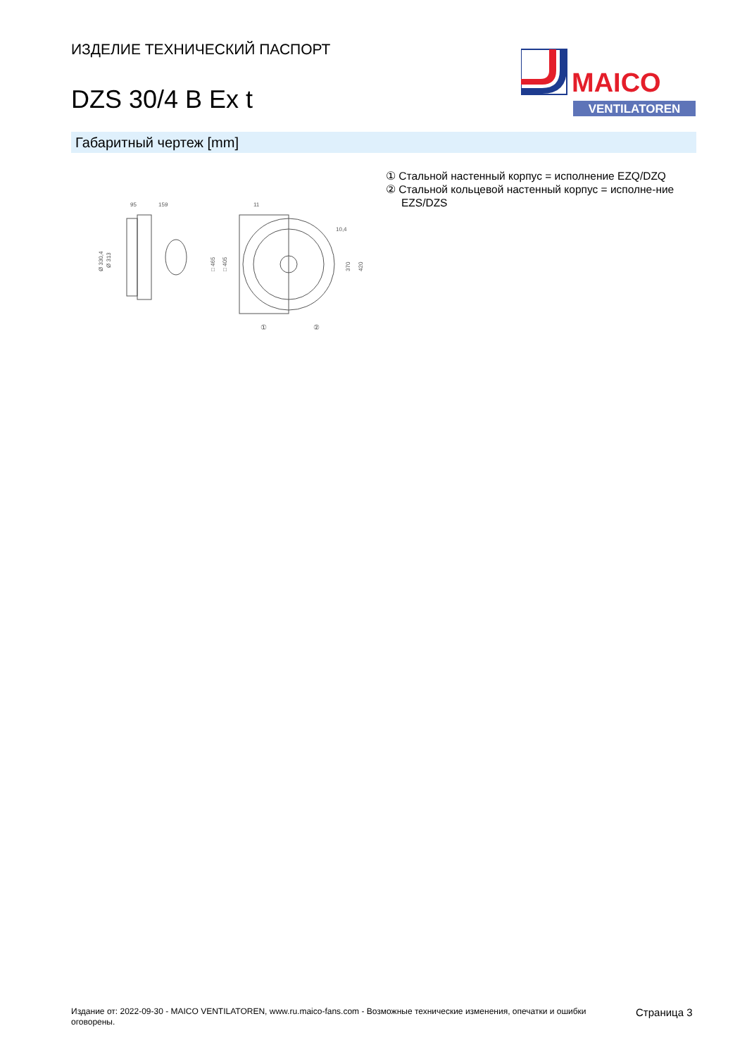ИЗДЕЛИЕ ТЕХНИЧЕСКИЙ ПАСПОРТ
DZS 30/4 B Ex t
MAICO
VENTILATOREN
Габаритный чертеж [mm]
95
159
Ø 330,4
Ø 313
11
10,4
□ 465
□ 405
370
420
①
②
① Стальной настенный корпус = исполнение EZQ/DZQ
② Стальной кольцевой настенный корпус = исполне-ние EZS/DZS
Издание от: 2022-09-30 - MAICO VENTILATOREN, www.ru.maico-fans.com - Возможные технические изменения, опечатки и ошибки оговорены.
Страница 3